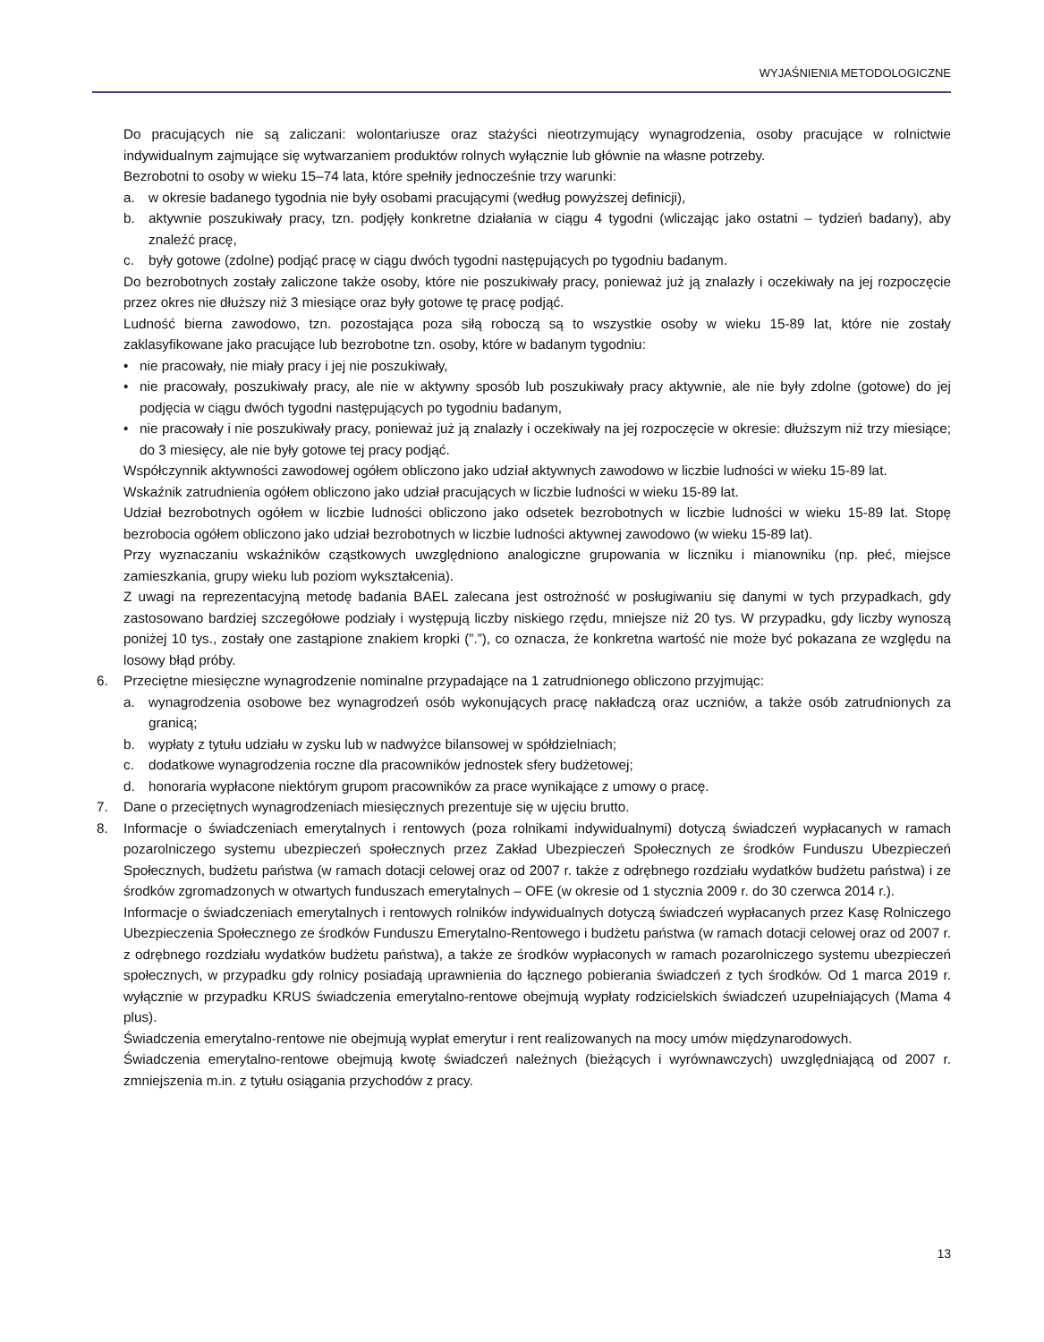WYJAŚNIENIA METODOLOGICZNE
Do pracujących nie są zaliczani: wolontariusze oraz stażyści nieotrzymujący wynagrodzenia, osoby pracujące w rolnictwie indywidualnym zajmujące się wytwarzaniem produktów rolnych wyłącznie lub głównie na własne potrzeby.
Bezrobotni to osoby w wieku 15–74 lata, które spełniły jednocześnie trzy warunki:
a. w okresie badanego tygodnia nie były osobami pracującymi (według powyższej definicji),
b. aktywnie poszukiwały pracy, tzn. podjęły konkretne działania w ciągu 4 tygodni (wliczając jako ostatni – tydzień badany), aby znaleźć pracę,
c. były gotowe (zdolne) podjąć pracę w ciągu dwóch tygodni następujących po tygodniu badanym.
Do bezrobotnych zostały zaliczone także osoby, które nie poszukiwały pracy, ponieważ już ją znalazły i oczekiwały na jej rozpoczęcie przez okres nie dłuższy niż 3 miesiące oraz były gotowe tę pracę podjąć.
Ludność bierna zawodowo, tzn. pozostająca poza siłą roboczą są to wszystkie osoby w wieku 15-89 lat, które nie zostały zaklasyfikowane jako pracujące lub bezrobotne tzn. osoby, które w badanym tygodniu:
• nie pracowały, nie miały pracy i jej nie poszukiwały,
• nie pracowały, poszukiwały pracy, ale nie w aktywny sposób lub poszukiwały pracy aktywnie, ale nie były zdolne (gotowe) do jej podjęcia w ciągu dwóch tygodni następujących po tygodniu badanym,
• nie pracowały i nie poszukiwały pracy, ponieważ już ją znalazły i oczekiwały na jej rozpoczęcie w okresie: dłuższym niż trzy miesiące; do 3 miesięcy, ale nie były gotowe tej pracy podjąć.
Współczynnik aktywności zawodowej ogółem obliczono jako udział aktywnych zawodowo w liczbie ludności w wieku 15-89 lat.
Wskaźnik zatrudnienia ogółem obliczono jako udział pracujących w liczbie ludności w wieku 15-89 lat.
Udział bezrobotnych ogółem w liczbie ludności obliczono jako odsetek bezrobotnych w liczbie ludności w wieku 15-89 lat. Stopę bezrobocia ogółem obliczono jako udział bezrobotnych w liczbie ludności aktywnej zawodowo (w wieku 15-89 lat).
Przy wyznaczaniu wskaźników cząstkowych uwzględniono analogiczne grupowania w liczniku i mianowniku (np. płeć, miejsce zamieszkania, grupy wieku lub poziom wykształcenia).
Z uwagi na reprezentacyjną metodę badania BAEL zalecana jest ostrożność w posługiwaniu się danymi w tych przypadkach, gdy zastosowano bardziej szczegółowe podziały i występują liczby niskiego rzędu, mniejsze niż 20 tys. W przypadku, gdy liczby wynoszą poniżej 10 tys., zostały one zastąpione znakiem kropki (”.”), co oznacza, że konkretna wartość nie może być pokazana ze względu na losowy błąd próby.
6. Przeciętne miesięczne wynagrodzenie nominalne przypadające na 1 zatrudnionego obliczono przyjmując:
a. wynagrodzenia osobowe bez wynagrodzeń osób wykonujących pracę nakładczą oraz uczniów, a także osób zatrudnionych za granicą;
b. wypłaty z tytułu udziału w zysku lub w nadwyżce bilansowej w spółdzielniach;
c. dodatkowe wynagrodzenia roczne dla pracowników jednostek sfery budżetowej;
d. honoraria wypłacone niektórym grupom pracowników za prace wynikające z umowy o pracę.
7. Dane o przeciętnych wynagrodzeniach miesięcznych prezentuje się w ujęciu brutto.
8. Informacje o świadczeniach emerytalnych i rentowych (poza rolnikami indywidualnymi) dotyczą świadczeń wypłacanych w ramach pozarolniczego systemu ubezpieczeń społecznych przez Zakład Ubezpieczeń Społecznych ze środków Funduszu Ubezpieczeń Społecznych, budżetu państwa (w ramach dotacji celowej oraz od 2007 r. także z odrębnego rozdziału wydatków budżetu państwa) i ze środków zgromadzonych w otwartych funduszach emerytalnych – OFE (w okresie od 1 stycznia 2009 r. do 30 czerwca 2014 r.).
Informacje o świadczeniach emerytalnych i rentowych rolników indywidualnych dotyczą świadczeń wypłacanych przez Kasę Rolniczego Ubezpieczenia Społecznego ze środków Funduszu Emerytalno-Rentowego i budżetu państwa (w ramach dotacji celowej oraz od 2007 r. z odrębnego rozdziału wydatków budżetu państwa), a także ze środków wypłaconych w ramach pozarolniczego systemu ubezpieczeń społecznych, w przypadku gdy rolnicy posiadają uprawnienia do łącznego pobierania świadczeń z tych środków. Od 1 marca 2019 r. wyłącznie w przypadku KRUS świadczenia emerytalno-rentowe obejmują wypłaty rodzicielskich świadczeń uzupełniających (Mama 4 plus).
Świadczenia emerytalno-rentowe nie obejmują wypłat emerytur i rent realizowanych na mocy umów międzynarodowych.
Świadczenia emerytalno-rentowe obejmują kwotę świadczeń należnych (bieżących i wyrównawczych) uwzględniającą od 2007 r. zmniejszenia m.in. z tytułu osiągania przychodów z pracy.
13